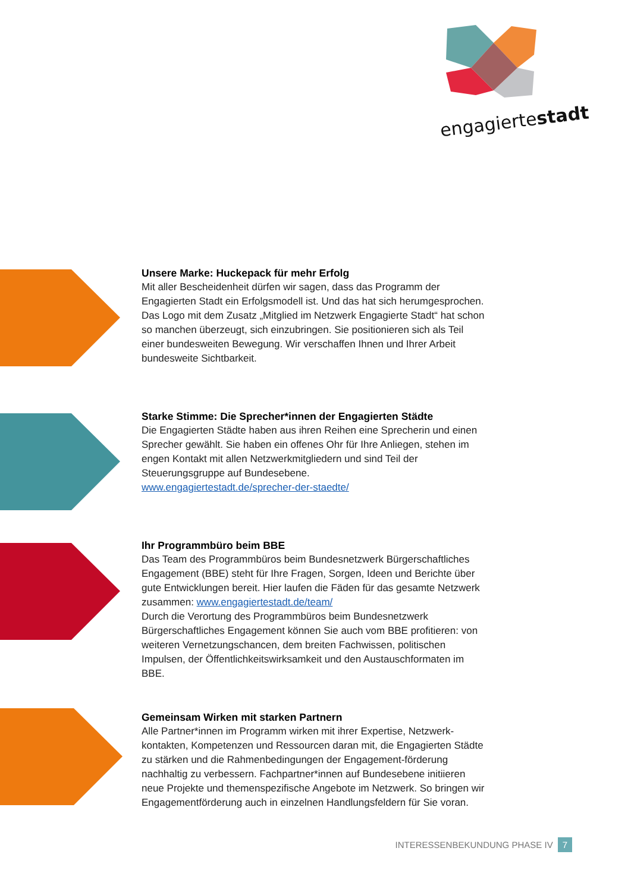engagiertestadt
Unsere Marke: Huckepack für mehr Erfolg
Mit aller Bescheidenheit dürfen wir sagen, dass das Programm der Engagierten Stadt ein Erfolgsmodell ist. Und das hat sich herumgesprochen. Das Logo mit dem Zusatz „Mitglied im Netzwerk Engagierte Stadt“ hat schon so manchen überzeugt, sich einzubringen. Sie positionieren sich als Teil einer bundesweiten Bewegung. Wir verschaffen Ihnen und Ihrer Arbeit bundesweite Sichtbarkeit.
Starke Stimme: Die Sprecher*innen der Engagierten Städte
Die Engagierten Städte haben aus ihren Reihen eine Sprecherin und einen Sprecher gewählt. Sie haben ein offenes Ohr für Ihre Anliegen, stehen im engen Kontakt mit allen Netzwerkmitgliedern und sind Teil der Steuerungsgruppe auf Bundesebene.
www.engagiertestadt.de/sprecher-der-staedte/
Ihr Programmbüro beim BBE
Das Team des Programmbüros beim Bundesnetzwerk Bürgerschaftliches Engagement (BBE) steht für Ihre Fragen, Sorgen, Ideen und Berichte über gute Entwicklungen bereit. Hier laufen die Fäden für das gesamte Netzwerk zusammen: www.engagiertestadt.de/team/
Durch die Verortung des Programmbüros beim Bundesnetzwerk Bürgerschaftliches Engagement können Sie auch vom BBE profitieren: von weiteren Vernetzungschancen, dem breiten Fachwissen, politischen Impulsen, der Öffentlichkeitswirksamkeit und den Austauschformaten im BBE.
Gemeinsam Wirken mit starken Partnern
Alle Partner*innen im Programm wirken mit ihrer Expertise, Netzwerk-kontakten, Kompetenzen und Ressourcen daran mit, die Engagierten Städte zu stärken und die Rahmenbedingungen der Engagement-förderung nachhaltig zu verbessern. Fachpartner*innen auf Bundesebene initiieren neue Projekte und themenspezifische Angebote im Netzwerk. So bringen wir Engagementförderung auch in einzelnen Handlungsfeldern für Sie voran.
INTERESSENBEKUNDUNG PHASE IV 7